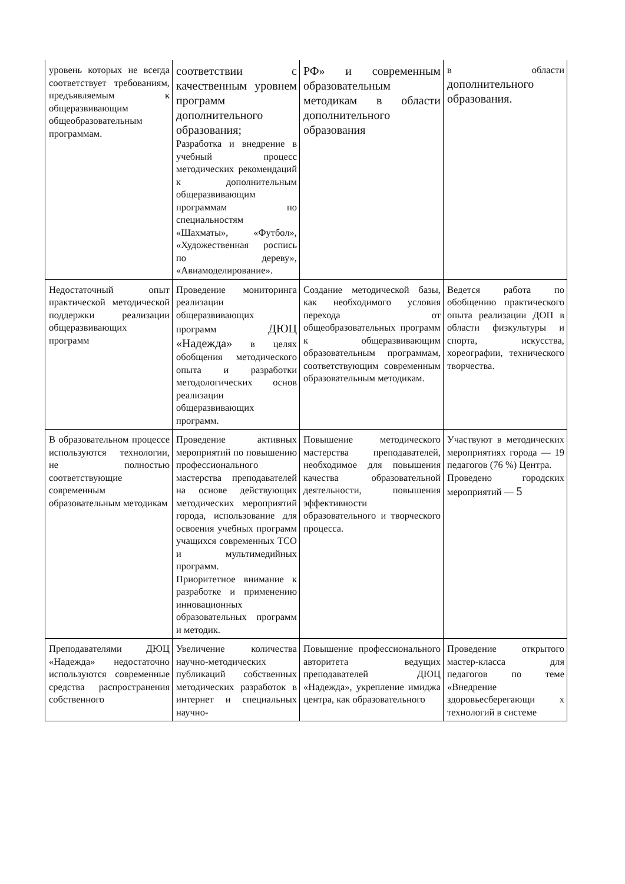| уровень которых не всегда соответствует требованиям, предъявляемым к общеразвивающим общеобразовательным программам. | соответствии с качественным уровнем программ дополнительного образования; Разработка и внедрение в учебный процесс методических рекомендаций к дополнительным общеразвивающим программам по специальностям «Шахматы», «Футбол», «Художественная роспись по дереву», «Авиамоделирование». | РФ» и современным образовательным методикам в области дополнительного образования | в области дополнительного образования. |
| Недостаточный опыт практической методической поддержки реализации общеразвивающих программ | Проведение мониторинга реализации общеразвивающих программ ДЮЦ «Надежда» в целях обобщения методического опыта и разработки методологических основ реализации общеразвивающих программ. | Создание методической базы, как необходимого условия перехода от общеобразовательных программ к общеразвивающим образовательным программам, соответствующим современным образовательным методикам. | Ведется работа по обобщению практического опыта реализации ДОП в области физкультуры и спорта, искусства, хореографии, технического творчества. |
| В образовательном процессе используются технологии, не полностью соответствующие современным образовательным методикам | Проведение активных мероприятий по повышению профессионального мастерства преподавателей на основе действующих методических мероприятий города, использование для освоения учебных программ учащихся современных ТСО и мультимедийных программ. Приоритетное внимание к разработке и применению инновационных образовательных программ и методик. | Повышение методического мастерства преподавателей, необходимое для повышения качества образовательной деятельности, повышения эффективности образовательного и творческого процесса. | Участвуют в методических мероприятиях города — 19 педагогов (76 %) Центра. Проведено городских мероприятий — 5 |
| Преподавателями ДЮЦ «Надежда» недостаточно используются современные средства распространения собственного | Увеличение количества научно-методических публикаций собственных методических разработок в интернет и специальных научно- | Повышение профессионального авторитета ведущих преподавателей ДЮЦ «Надежда», укрепление имиджа центра, как образовательного | Проведение открытого мастер-класса для педагогов по теме «Внедрение здоровьесберегающи х технологий в системе |